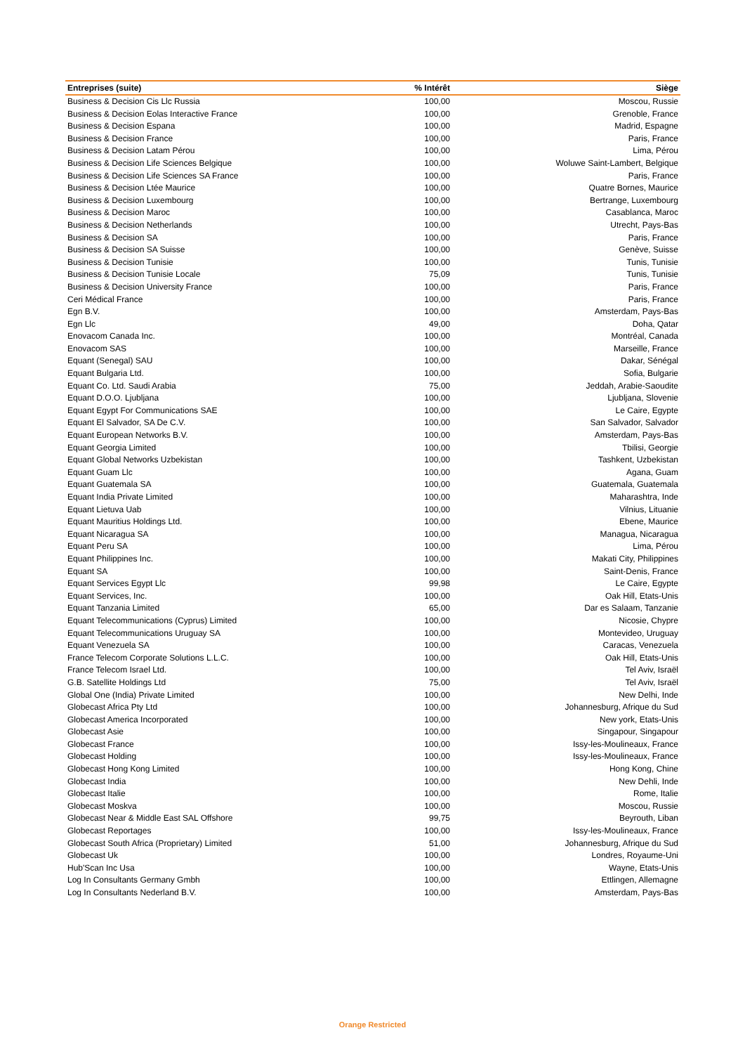| Entreprises (suite) | % Intérêt | Siège |
| --- | --- | --- |
| Business & Decision Cis Llc Russia | 100,00 | Moscou, Russie |
| Business & Decision Eolas Interactive France | 100,00 | Grenoble, France |
| Business & Decision Espana | 100,00 | Madrid, Espagne |
| Business & Decision France | 100,00 | Paris, France |
| Business & Decision Latam Pérou | 100,00 | Lima, Pérou |
| Business & Decision Life Sciences Belgique | 100,00 | Woluwe Saint-Lambert, Belgique |
| Business & Decision Life Sciences SA France | 100,00 | Paris, France |
| Business & Decision Ltée Maurice | 100,00 | Quatre Bornes, Maurice |
| Business & Decision Luxembourg | 100,00 | Bertrange, Luxembourg |
| Business & Decision Maroc | 100,00 | Casablanca, Maroc |
| Business & Decision Netherlands | 100,00 | Utrecht, Pays-Bas |
| Business & Decision SA | 100,00 | Paris, France |
| Business & Decision SA Suisse | 100,00 | Genève, Suisse |
| Business & Decision Tunisie | 100,00 | Tunis, Tunisie |
| Business & Decision Tunisie Locale | 75,09 | Tunis, Tunisie |
| Business & Decision University France | 100,00 | Paris, France |
| Ceri Médical France | 100,00 | Paris, France |
| Egn B.V. | 100,00 | Amsterdam, Pays-Bas |
| Egn Llc | 49,00 | Doha, Qatar |
| Enovacom Canada Inc. | 100,00 | Montréal, Canada |
| Enovacom SAS | 100,00 | Marseille, France |
| Equant (Senegal) SAU | 100,00 | Dakar, Sénégal |
| Equant Bulgaria Ltd. | 100,00 | Sofia, Bulgarie |
| Equant Co. Ltd. Saudi Arabia | 75,00 | Jeddah, Arabie-Saoudite |
| Equant D.O.O. Ljubljana | 100,00 | Ljubljana, Slovenie |
| Equant Egypt For Communications SAE | 100,00 | Le Caire, Egypte |
| Equant El Salvador, SA De C.V. | 100,00 | San Salvador, Salvador |
| Equant European Networks B.V. | 100,00 | Amsterdam, Pays-Bas |
| Equant Georgia Limited | 100,00 | Tbilisi, Georgie |
| Equant Global Networks Uzbekistan | 100,00 | Tashkent, Uzbekistan |
| Equant Guam Llc | 100,00 | Agana, Guam |
| Equant Guatemala SA | 100,00 | Guatemala, Guatemala |
| Equant India Private Limited | 100,00 | Maharashtra, Inde |
| Equant Lietuva Uab | 100,00 | Vilnius, Lituanie |
| Equant Mauritius Holdings Ltd. | 100,00 | Ebene, Maurice |
| Equant Nicaragua SA | 100,00 | Managua, Nicaragua |
| Equant Peru SA | 100,00 | Lima, Pérou |
| Equant Philippines Inc. | 100,00 | Makati City, Philippines |
| Equant SA | 100,00 | Saint-Denis, France |
| Equant Services Egypt Llc | 99,98 | Le Caire, Egypte |
| Equant Services, Inc. | 100,00 | Oak Hill, Etats-Unis |
| Equant Tanzania Limited | 65,00 | Dar es Salaam, Tanzanie |
| Equant Telecommunications (Cyprus) Limited | 100,00 | Nicosie, Chypre |
| Equant Telecommunications Uruguay SA | 100,00 | Montevideo, Uruguay |
| Equant Venezuela SA | 100,00 | Caracas, Venezuela |
| France Telecom Corporate Solutions L.L.C. | 100,00 | Oak Hill, Etats-Unis |
| France Telecom Israel Ltd. | 100,00 | Tel Aviv, Israël |
| G.B. Satellite Holdings Ltd | 75,00 | Tel Aviv, Israël |
| Global One (India) Private Limited | 100,00 | New Delhi, Inde |
| Globecast Africa Pty Ltd | 100,00 | Johannesburg, Afrique du Sud |
| Globecast America Incorporated | 100,00 | New york, Etats-Unis |
| Globecast Asie | 100,00 | Singapour, Singapour |
| Globecast France | 100,00 | Issy-les-Moulineaux, France |
| Globecast Holding | 100,00 | Issy-les-Moulineaux, France |
| Globecast Hong Kong Limited | 100,00 | Hong Kong, Chine |
| Globecast India | 100,00 | New Dehli, Inde |
| Globecast Italie | 100,00 | Rome, Italie |
| Globecast Moskva | 100,00 | Moscou, Russie |
| Globecast Near & Middle East SAL Offshore | 99,75 | Beyrouth, Liban |
| Globecast Reportages | 100,00 | Issy-les-Moulineaux, France |
| Globecast South Africa (Proprietary) Limited | 51,00 | Johannesburg, Afrique du Sud |
| Globecast Uk | 100,00 | Londres, Royaume-Uni |
| Hub'Scan Inc Usa | 100,00 | Wayne, Etats-Unis |
| Log In Consultants Germany Gmbh | 100,00 | Ettlingen, Allemagne |
| Log In Consultants Nederland B.V. | 100,00 | Amsterdam, Pays-Bas |
Orange Restricted